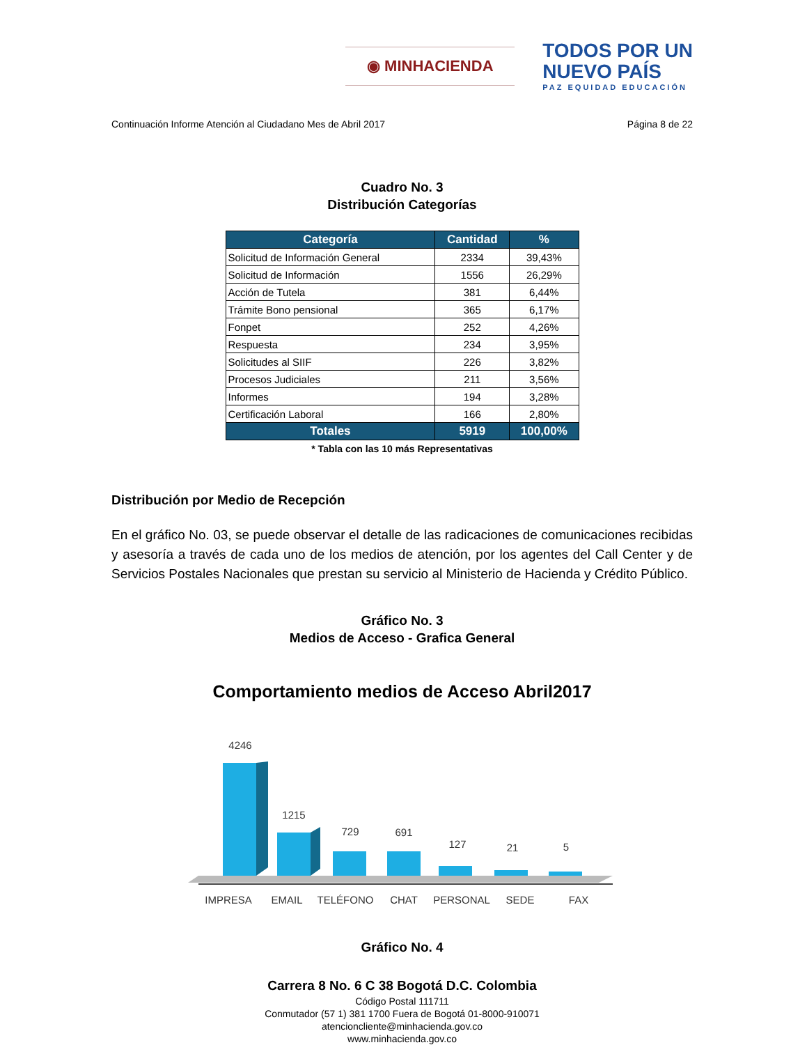◉ MINHACIENDA
TODOS POR UN
NUEVO PAÍS
PAZ EQUIDAD EDUCACIÓN
Continuación Informe Atención al Ciudadano Mes de Abril 2017 Página 8 de 22
Cuadro No. 3
Distribución Categorías
| Categoría | Cantidad | % |
| --- | --- | --- |
| Solicitud de Información General | 2334 | 39,43% |
| Solicitud de Información | 1556 | 26,29% |
| Acción de Tutela | 381 | 6,44% |
| Trámite Bono pensional | 365 | 6,17% |
| Fonpet | 252 | 4,26% |
| Respuesta | 234 | 3,95% |
| Solicitudes al SIIF | 226 | 3,82% |
| Procesos Judiciales | 211 | 3,56% |
| Informes | 194 | 3,28% |
| Certificación Laboral | 166 | 2,80% |
| Totales | 5919 | 100,00% |
* Tabla con las 10 más Representativas
Distribución por Medio de Recepción
En el gráfico No. 03, se puede observar el detalle de las radicaciones de comunicaciones recibidas y asesoría a través de cada uno de los medios de atención, por los agentes del Call Center y de Servicios Postales Nacionales que prestan su servicio al Ministerio de Hacienda y Crédito Público.
Gráfico No. 3
Medios de Acceso - Grafica General
Comportamiento medios de Acceso Abril2017
4246
1215
729
691
127
21
5
IMPRESA
EMAIL
TELÉFONO
CHAT
PERSONAL
SEDE
FAX
Gráfico No. 4
Carrera 8 No. 6 C 38 Bogotá D.C. Colombia
Código Postal 111711
Conmutador (57 1) 381 1700 Fuera de Bogotá 01-8000-910071
atencioncliente@minhacienda.gov.co
www.minhacienda.gov.co